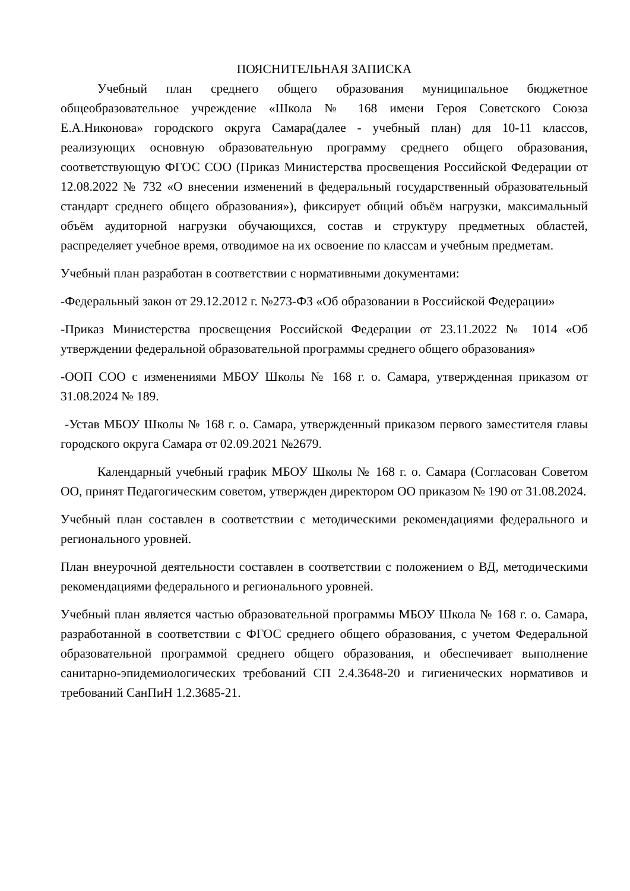ПОЯСНИТЕЛЬНАЯ ЗАПИСКА
Учебный план среднего общего образования муниципальное бюджетное общеобразовательное учреждение «Школа № 168 имени Героя Советского Союза Е.А.Никонова» городского округа Самара(далее - учебный план) для 10-11 классов, реализующих основную образовательную программу среднего общего образования, соответствующую ФГОС СОО (Приказ Министерства просвещения Российской Федерации от 12.08.2022 № 732 «О внесении изменений в федеральный государственный образовательный стандарт среднего общего образования»), фиксирует общий объём нагрузки, максимальный объём аудиторной нагрузки обучающихся, состав и структуру предметных областей, распределяет учебное время, отводимое на их освоение по классам и учебным предметам.
Учебный план разработан в соответствии с нормативными документами:
-Федеральный закон от 29.12.2012 г. №273-ФЗ «Об образовании в Российской Федерации»
-Приказ Министерства просвещения Российской Федерации от 23.11.2022 № 1014 «Об утверждении федеральной образовательной программы среднего общего образования»
-ООП СОО с изменениями МБОУ Школы № 168 г. о. Самара, утвержденная приказом от 31.08.2024 № 189.
-Устав МБОУ Школы № 168 г. о. Самара, утвержденный приказом первого заместителя главы городского округа Самара от 02.09.2021 №2679.
Календарный учебный график МБОУ Школы № 168 г. о. Самара (Согласован Советом ОО, принят Педагогическим советом, утвержден директором ОО приказом № 190 от 31.08.2024.
Учебный план составлен в соответствии с методическими рекомендациями федерального и регионального уровней.
План внеурочной деятельности составлен в соответствии с положением о ВД, методическими рекомендациями федерального и регионального уровней.
Учебный план является частью образовательной программы МБОУ Школа № 168 г. о. Самара, разработанной в соответствии с ФГОС среднего общего образования, с учетом Федеральной образовательной программой среднего общего образования, и обеспечивает выполнение санитарно-эпидемиологических требований СП 2.4.3648-20 и гигиенических нормативов и требований СанПиН 1.2.3685-21.